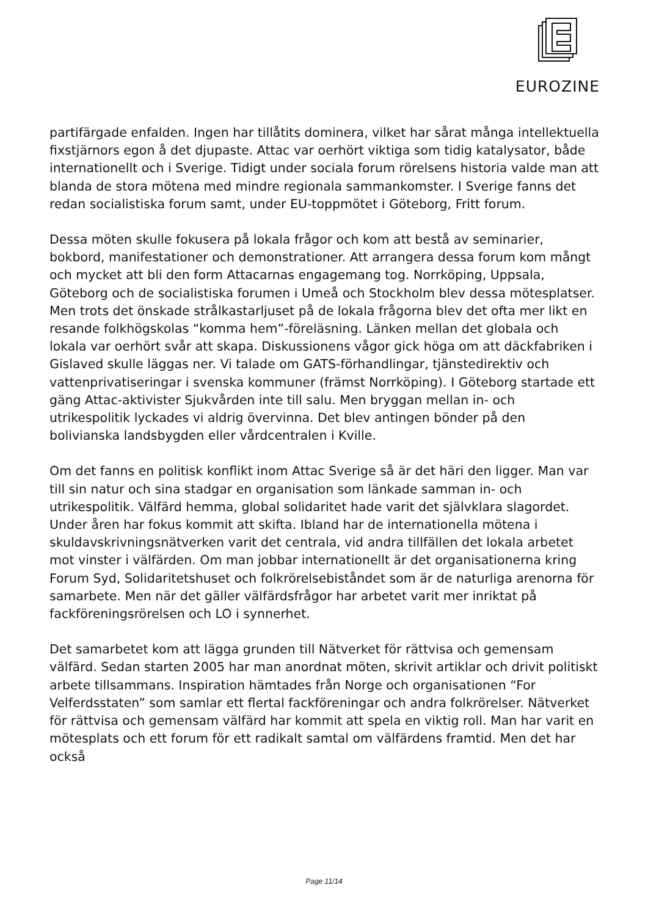EUROZINE
partifärgade enfalden. Ingen har tillåtits dominera, vilket har sårat många intellektuella fixstjärnors egon å det djupaste. Attac var oerhört viktiga som tidig katalysator, både internationellt och i Sverige. Tidigt under sociala forum rörelsens historia valde man att blanda de stora mötena med mindre regionala sammankomster. I Sverige fanns det redan socialistiska forum samt, under EU-toppmötet i Göteborg, Fritt forum.
Dessa möten skulle fokusera på lokala frågor och kom att bestå av seminarier, bokbord, manifestationer och demonstrationer. Att arrangera dessa forum kom mångt och mycket att bli den form Attacarnas engagemang tog. Norrköping, Uppsala, Göteborg och de socialistiska forumen i Umeå och Stockholm blev dessa mötesplatser. Men trots det önskade strålkastarljuset på de lokala frågorna blev det ofta mer likt en resande folkhögskolas “komma hem”-föreläsning. Länken mellan det globala och lokala var oerhört svår att skapa. Diskussionens vågor gick höga om att däckfabriken i Gislaved skulle läggas ner. Vi talade om GATS-förhandlingar, tjänstedirektiv och vattenprivatiseringar i svenska kommuner (främst Norrköping). I Göteborg startade ett gäng Attac-aktivister Sjukvården inte till salu. Men bryggan mellan in- och utrikespolitik lyckades vi aldrig övervinna. Det blev antingen bönder på den bolivianska landsbygden eller vårdcentralen i Kville.
Om det fanns en politisk konflikt inom Attac Sverige så är det häri den ligger. Man var till sin natur och sina stadgar en organisation som länkade samman in- och utrikespolitik. Välfärd hemma, global solidaritet hade varit det självklara slagordet. Under åren har fokus kommit att skifta. Ibland har de internationella mötena i skuldavskrivningsnätverken varit det centrala, vid andra tillfällen det lokala arbetet mot vinster i välfärden. Om man jobbar internationellt är det organisationerna kring Forum Syd, Solidaritetshuset och folkrörelsebiståndet som är de naturliga arenorna för samarbete. Men när det gäller välfärdsfrågor har arbetet varit mer inriktat på fackföreningsrörelsen och LO i synnerhet.
Det samarbetet kom att lägga grunden till Nätverket för rättvisa och gemensam välfärd. Sedan starten 2005 har man anordnat möten, skrivit artiklar och drivit politiskt arbete tillsammans. Inspiration hämtades från Norge och organisationen “For Velferdsstaten” som samlar ett flertal fackföreningar och andra folkrörelser. Nätverket för rättvisa och gemensam välfärd har kommit att spela en viktig roll. Man har varit en mötesplats och ett forum för ett radikalt samtal om välfärdens framtid. Men det har också
Page 11/14